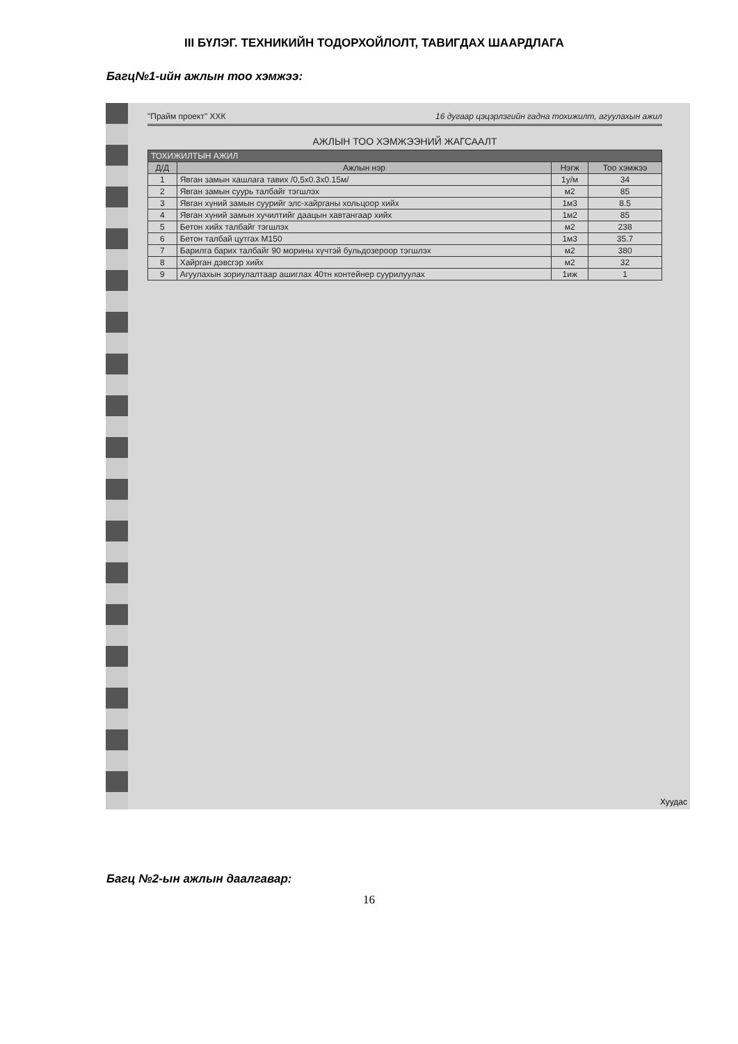III БҮЛЭГ. ТЕХНИКИЙН ТОДОРХОЙЛОЛТ, ТАВИГДАХ ШААРДЛАГА
Багц№1-ийн ажлын тоо хэмжээ:
"Прайм проект" ХХК 16 дугаар цэцэрлэгийн гадна тохижилт, агуулахын ажил
АЖЛЫН ТОО ХЭМЖЭЭНИЙ ЖАГСААЛТ
| ТОХИЖИЛТЫН АЖИЛ | | | |
| --- | --- | --- | --- |
| Д/Д | Ажлын нэр | Нэгж | Тоо хэмжээ |
| 1 | Явган замын хашлага тавих /0,5х0.3х0.15м/ | 1у/м | 34 |
| 2 | Явган замын суурь талбайг тэгшлэх | м2 | 85 |
| 3 | Явган хүний замын суурийг элс-хайрганы хольцоор хийх | 1м3 | 8.5 |
| 4 | Явган хүний замын хучилтийг даацын хавтангаар хийх | 1м2 | 85 |
| 5 | Бетон хийх талбайг тэгшлэх | м2 | 238 |
| 6 | Бетон талбай цутгах М150 | 1м3 | 35.7 |
| 7 | Барилга барих талбайг 90 морины хүчтэй бульдозероор тэгшлэх | м2 | 380 |
| 8 | Хайрган дэвсгэр хийх | м2 | 32 |
| 9 | Агуулахын зориулалтаар ашиглах 40тн контейнер суурилуулах | 1иж | 1 |
Хуудас
Багц №2-ын ажлын даалгавар:
16